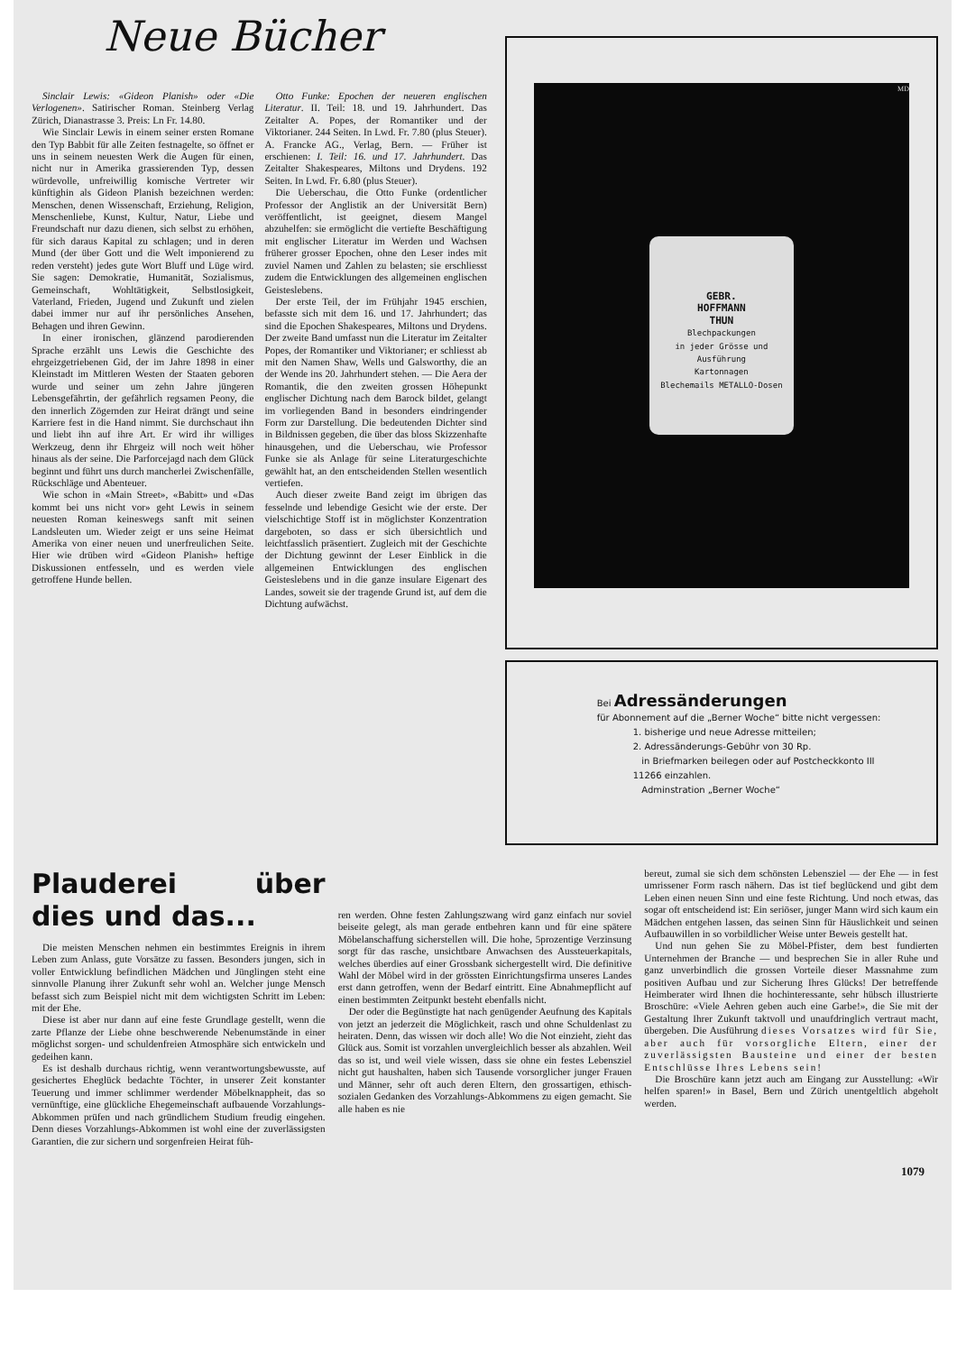Neue Bücher
Sinclair Lewis: «Gideon Planish» oder «Die Verlogenen». Satirischer Roman. Steinberg Verlag Zürich, Dianastrasse 3. Preis: Ln Fr. 14.80.
Wie Sinclair Lewis in einem seiner ersten Romane den Typ Babbit für alle Zeiten festnagelte, so öffnet er uns in seinem neuesten Werk die Augen für einen, nicht nur in Amerika grassierenden Typ, dessen würdevolle, unfreiwillig komische Vertreter wir künftighin als Gideon Planish bezeichnen werden: Menschen, denen Wissenschaft, Erziehung, Religion, Menschenliebe, Kunst, Kultur, Natur, Liebe und Freundschaft nur dazu dienen, sich selbst zu erhöhen, für sich daraus Kapital zu schlagen; und in deren Mund (der über Gott und die Welt imponierend zu reden versteht) jedes gute Wort Bluff und Lüge wird. Sie sagen: Demokratie, Humanität, Sozialismus, Gemeinschaft, Wohltätigkeit, Selbstlosigkeit, Vaterland, Frieden, Jugend und Zukunft und zielen dabei immer nur auf ihr persönliches Ansehen, Behagen und ihren Gewinn.
In einer ironischen, glänzend parodierenden Sprache erzählt uns Lewis die Geschichte des ehrgeizgetriebenen Gid, der im Jahre 1898 in einer Kleinstadt im Mittleren Westen der Staaten geboren wurde und seiner um zehn Jahre jüngeren Lebensgefährtin, der gefährlich regsamen Peony, die den innerlich Zögernden zur Heirat drängt und seine Karriere fest in die Hand nimmt. Sie durchschaut ihn und liebt ihn auf ihre Art. Er wird ihr williges Werkzeug, denn ihr Ehrgeiz will noch weit höher hinaus als der seine. Die Parforcejagd nach dem Glück beginnt und führt uns durch mancherlei Zwischenfälle, Rückschläge und Abenteuer.
Wie schon in «Main Street», «Babitt» und «Das kommt bei uns nicht vor» geht Lewis in seinem neuesten Roman keineswegs sanft mit seinen Landsleuten um. Wieder zeigt er uns seine Heimat Amerika von einer neuen und unerfreulichen Seite. Hier wie drüben wird «Gideon Planish» heftige Diskussionen entfesseln, und es werden viele getroffene Hunde bellen.
Otto Funke: Epochen der neueren englischen Literatur. II. Teil: 18. und 19. Jahrhundert. Das Zeitalter A. Popes, der Romantiker und der Viktorianer. 244 Seiten. In Lwd. Fr. 7.80 (plus Steuer). A. Francke AG., Verlag, Bern. — Früher ist erschienen: I. Teil: 16. und 17. Jahrhundert. Das Zeitalter Shakespeares, Miltons und Drydens. 192 Seiten. In Lwd. Fr. 6.80 (plus Steuer).
Die Ueberschau, die Otto Funke (ordentlicher Professor der Anglistik an der Universität Bern) veröffentlicht, ist geeignet, diesem Mangel abzuhelfen: sie ermöglicht die vertiefte Beschäftigung mit englischer Literatur im Werden und Wachsen früherer grosser Epochen, ohne den Leser indes mit zuviel Namen und Zahlen zu belasten; sie erschliesst zudem die Entwicklungen des allgemeinen englischen Geisteslebens.
Der erste Teil, der im Frühjahr 1945 erschien, befasste sich mit dem 16. und 17. Jahrhundert; das sind die Epochen Shakespeares, Miltons und Drydens. Der zweite Band umfasst nun die Literatur im Zeitalter Popes, der Romantiker und Viktorianer; er schliesst ab mit den Namen Shaw, Wells und Galsworthy, die an der Wende ins 20. Jahrhundert stehen. — Die Aera der Romantik, die den zweiten grossen Höhepunkt englischer Dichtung nach dem Barock bildet, gelangt im vorliegenden Band in besonders eindringender Form zur Darstellung. Die bedeutenden Dichter sind in Bildnissen gegeben, die über das bloss Skizzenhafte hinausgehen, und die Ueberschau, wie Professor Funke sie als Anlage für seine Literaturgeschichte gewählt hat, an den entscheidenden Stellen wesentlich vertiefen.
Auch dieser zweite Band zeigt im übrigen das fesselnde und lebendige Gesicht wie der erste. Der vielschichtige Stoff ist in möglichster Konzentration dargeboten, so dass er sich übersichtlich und leichtfasslich präsentiert. Zugleich mit der Geschichte der Dichtung gewinnt der Leser Einblick in die allgemeinen Entwicklungen des englischen Geisteslebens und in die ganze insulare Eigenart des Landes, soweit sie der tragende Grund ist, auf dem die Dichtung aufwächst.
GEBR.
HOFFMANN
THUN
Blechpackungen
in jeder Grösse und Ausführung
Kartonnagen
Blechemails METALLO-Dosen
MD
Bei Adressänderungen
für Abonnement auf die „Berner Woche“ bitte nicht vergessen:
1. bisherige und neue Adresse mitteilen;
2. Adressänderungs-Gebühr von 30 Rp.
in Briefmarken beilegen oder auf Postcheckkonto III 11266 einzahlen.
Adminstration „Berner Woche“
Plauderei über dies und das...
Die meisten Menschen nehmen ein bestimmtes Ereignis in ihrem Leben zum Anlass, gute Vorsätze zu fassen. Besonders jungen, sich in voller Entwicklung befindlichen Mädchen und Jünglingen steht eine sinnvolle Planung ihrer Zukunft sehr wohl an. Welcher junge Mensch befasst sich zum Beispiel nicht mit dem wichtigsten Schritt im Leben: mit der Ehe.
Diese ist aber nur dann auf eine feste Grundlage gestellt, wenn die zarte Pflanze der Liebe ohne beschwerende Nebenumstände in einer möglichst sorgen- und schuldenfreien Atmosphäre sich entwickeln und gedeihen kann.
Es ist deshalb durchaus richtig, wenn verantwortungsbewusste, auf gesichertes Eheglück bedachte Töchter, in unserer Zeit konstanter Teuerung und immer schlimmer werdender Möbelknappheit, das so vernünftige, eine glückliche Ehegemeinschaft aufbauende Vorzahlungs-Abkommen prüfen und nach gründlichem Studium freudig eingehen. Denn dieses Vorzahlungs-Abkommen ist wohl eine der zuverlässigsten Garantien, die zur sichern und sorgenfreien Heirat füh-
ren werden. Ohne festen Zahlungszwang wird ganz einfach nur soviel beiseite gelegt, als man gerade entbehren kann und für eine spätere Möbelanschaffung sicherstellen will. Die hohe, 5prozentige Verzinsung sorgt für das rasche, unsichtbare Anwachsen des Aussteuerkapitals, welches überdies auf einer Grossbank sichergestellt wird. Die definitive Wahl der Möbel wird in der grössten Einrichtungsfirma unseres Landes erst dann getroffen, wenn der Bedarf eintritt. Eine Abnahmepflicht auf einen bestimmten Zeitpunkt besteht ebenfalls nicht.
Der oder die Begünstigte hat nach genügender Aeufnung des Kapitals von jetzt an jederzeit die Möglichkeit, rasch und ohne Schuldenlast zu heiraten. Denn, das wissen wir doch alle! Wo die Not einzieht, zieht das Glück aus. Somit ist vorzahlen unvergleichlich besser als abzahlen. Weil das so ist, und weil viele wissen, dass sie ohne ein festes Lebensziel nicht gut haushalten, haben sich Tausende vorsorglicher junger Frauen und Männer, sehr oft auch deren Eltern, den grossartigen, ethisch-sozialen Gedanken des Vorzahlungs-Abkommens zu eigen gemacht. Sie alle haben es nie
bereut, zumal sie sich dem schönsten Lebensziel — der Ehe — in fest umrissener Form rasch nähern. Das ist tief beglückend und gibt dem Leben einen neuen Sinn und eine feste Richtung. Und noch etwas, das sogar oft entscheidend ist: Ein seriöser, junger Mann wird sich kaum ein Mädchen entgehen lassen, das seinen Sinn für Häuslichkeit und seinen Aufbauwillen in so vorbildlicher Weise unter Beweis gestellt hat.
Und nun gehen Sie zu Möbel-Pfister, dem best fundierten Unternehmen der Branche — und besprechen Sie in aller Ruhe und ganz unverbindlich die grossen Vorteile dieser Massnahme zum positiven Aufbau und zur Sicherung Ihres Glücks! Der betreffende Heimberater wird Ihnen die hochinteressante, sehr hübsch illustrierte Broschüre: «Viele Aehren geben auch eine Garbe!», die Sie mit der Gestaltung Ihrer Zukunft taktvoll und unaufdringlich vertraut macht, übergeben. Die Ausführung dieses Vorsatzes wird für Sie, aber auch für vorsorgliche Eltern, einer der zuverlässigsten Bausteine und einer der besten Entschlüsse Ihres Lebens sein!
Die Broschüre kann jetzt auch am Eingang zur Ausstellung: «Wir helfen sparen!» in Basel, Bern und Zürich unentgeltlich abgeholt werden.
1079